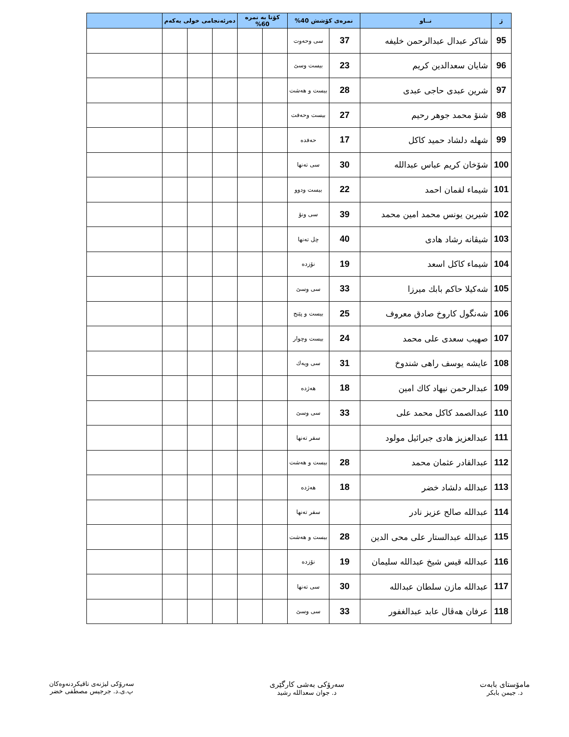| ژ | نــاو | نمرەی کۆشش 40% | | کۆتا بە نمرە 60% | | دەرئەنجامی خولی یەکەم | | | |
| --- | --- | --- | --- | --- | --- | --- | --- | --- | --- |
| 95 | شاكر عبدال عبدالرحمن خليفه | 37 | سی وحەوت | | | | | | |
| 96 | شايان سعدالدين كريم | 23 | بیست وسێ | | | | | | |
| 97 | شرين عبدى حاجى عبدى | 28 | بیست و هەشت | | | | | | |
| 98 | شنۆ محمد جوهر رحيم | 27 | بیست وحەفت | | | | | | |
| 99 | شهله دلشاد حميد كاكل | 17 | حەفدە | | | | | | |
| 100 | شۆخان كريم عباس عبدالله | 30 | سی تەنها | | | | | | |
| 101 | شيماء لقمان احمد | 22 | بیست ودوو | | | | | | |
| 102 | شيرين يونس محمد امين محمد | 39 | سی ونۆ | | | | | | |
| 103 | شيڤانه رشاد هادى | 40 | چل تەنها | | | | | | |
| 104 | شيماء كاكل اسعد | 19 | نۆزدە | | | | | | |
| 105 | شەكيلا حاكم بابك ميرزا | 33 | سی وسێ | | | | | | |
| 106 | شەنگول كاروخ صادق معروف | 25 | بیست و پێنج | | | | | | |
| 107 | صهيب سعدى على محمد | 24 | بیست وچوار | | | | | | |
| 108 | عايشه يوسف راهى شندوخ | 31 | سی ویەك | | | | | | |
| 109 | عبدالرحمن نيهاد كاك امين | 18 | هەژدە | | | | | | |
| 110 | عبدالصمد كاكل محمد على | 33 | سی وسێ | | | | | | |
| 111 | عبدالعزيز هادى جبرائيل مولود | | سفر تەنها | | | | | | |
| 112 | عبدالقادر عثمان محمد | 28 | بیست و هەشت | | | | | | |
| 113 | عبدالله دلشاد خضر | 18 | هەژدە | | | | | | |
| 114 | عبدالله صالح عزيز نادر | | سفر تەنها | | | | | | |
| 115 | عبدالله عبدالستار على محى الدين | 28 | بیست و هەشت | | | | | | |
| 116 | عبدالله قيس شيخ عبدالله سليمان | 19 | نۆزدە | | | | | | |
| 117 | عبدالله مازن سلطان عبدالله | 30 | سی تەنها | | | | | | |
| 118 | عرفان هەڤال عابد عبدالغفور | 33 | سی وسێ | | | | | | |
مامۆستای بابەت
د. جيمن بابكر
سەرۆکی بەشی کارگێری
د. جوان سعدالله رشيد
سەرۆکی لیژنەی تاقیکردنەوەکان
پ.ی.د. جرجيس مصطفى خضر